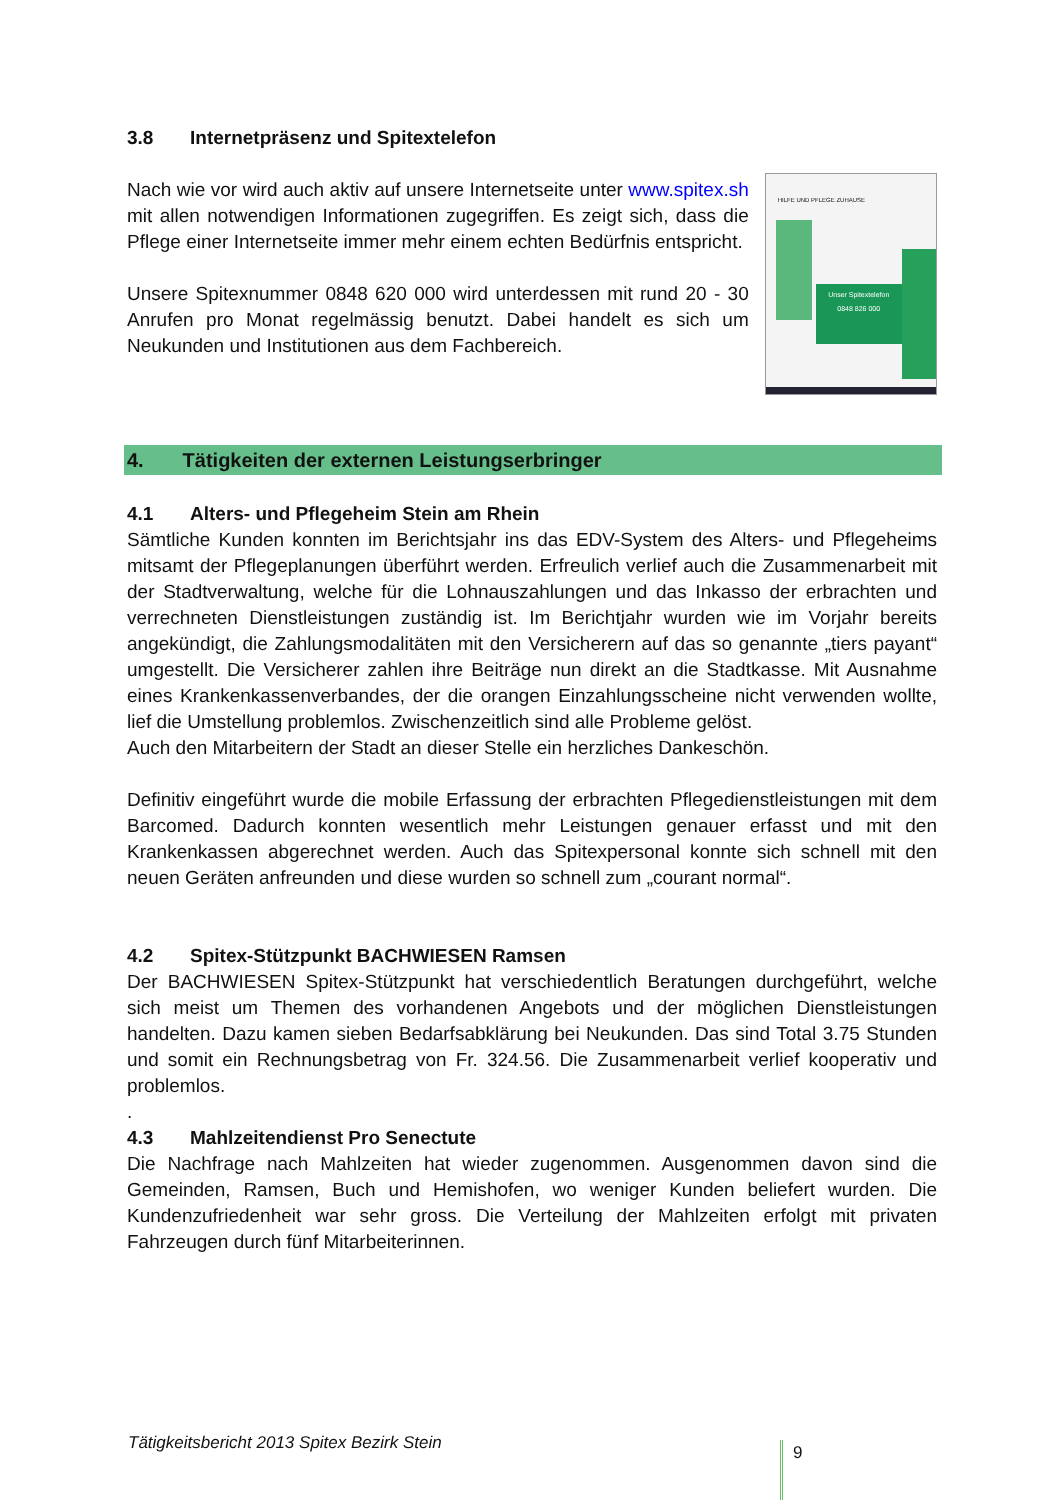3.8 Internetpräsenz und Spitextelefon
Nach wie vor wird auch aktiv auf unsere Internetseite unter www.spitex.sh mit allen notwendigen Informationen zugegriffen. Es zeigt sich, dass die Pflege einer Internetseite immer mehr einem echten Bedürfnis entspricht.
Unsere Spitexnummer 0848 620 000 wird unterdessen mit rund 20 - 30 Anrufen pro Monat regelmässig benutzt. Dabei handelt es sich um Neukunden und Institutionen aus dem Fachbereich.
HILFE UND PFLEGE ZUHAUSE
Unser Spitextelefon
0848 826 000
4. Tätigkeiten der externen Leistungserbringer
4.1 Alters- und Pflegeheim Stein am Rhein
Sämtliche Kunden konnten im Berichtsjahr ins das EDV-System des Alters- und Pflegeheims mitsamt der Pflegeplanungen überführt werden. Erfreulich verlief auch die Zusammenarbeit mit der Stadtverwaltung, welche für die Lohnauszahlungen und das Inkasso der erbrachten und verrechneten Dienstleistungen zuständig ist. Im Berichtjahr wurden wie im Vorjahr bereits angekündigt, die Zahlungsmodalitäten mit den Versicherern auf das so genannte „tiers payant“ umgestellt. Die Versicherer zahlen ihre Beiträge nun direkt an die Stadtkasse. Mit Ausnahme eines Krankenkassenverbandes, der die orangen Einzahlungsscheine nicht verwenden wollte, lief die Umstellung problemlos. Zwischenzeitlich sind alle Probleme gelöst.
Auch den Mitarbeitern der Stadt an dieser Stelle ein herzliches Dankeschön.
Definitiv eingeführt wurde die mobile Erfassung der erbrachten Pflegedienstleistungen mit dem Barcomed. Dadurch konnten wesentlich mehr Leistungen genauer erfasst und mit den Krankenkassen abgerechnet werden. Auch das Spitexpersonal konnte sich schnell mit den neuen Geräten anfreunden und diese wurden so schnell zum „courant normal“.
4.2 Spitex-Stützpunkt BACHWIESEN Ramsen
Der BACHWIESEN Spitex-Stützpunkt hat verschiedentlich Beratungen durchgeführt, welche sich meist um Themen des vorhandenen Angebots und der möglichen Dienstleistungen handelten. Dazu kamen sieben Bedarfsabklärung bei Neukunden. Das sind Total 3.75 Stunden und somit ein Rechnungsbetrag von Fr. 324.56. Die Zusammenarbeit verlief kooperativ und problemlos.
.
4.3 Mahlzeitendienst Pro Senectute
Die Nachfrage nach Mahlzeiten hat wieder zugenommen. Ausgenommen davon sind die Gemeinden, Ramsen, Buch und Hemishofen, wo weniger Kunden beliefert wurden. Die Kundenzufriedenheit war sehr gross. Die Verteilung der Mahlzeiten erfolgt mit privaten Fahrzeugen durch fünf Mitarbeiterinnen.
Tätigkeitsbericht 2013 Spitex Bezirk Stein
9